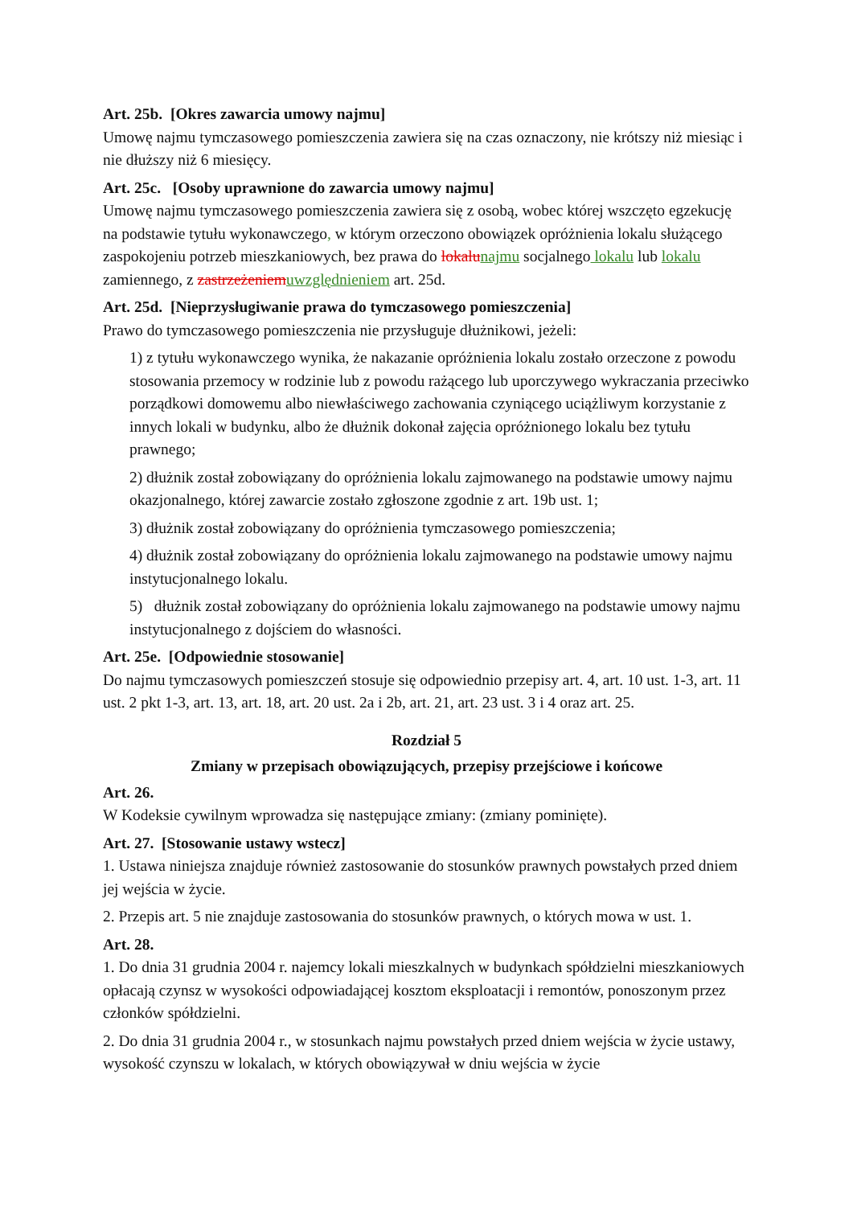Art. 25b. [Okres zawarcia umowy najmu]
Umowę najmu tymczasowego pomieszczenia zawiera się na czas oznaczony, nie krótszy niż miesiąc i nie dłuższy niż 6 miesięcy.
Art. 25c. [Osoby uprawnione do zawarcia umowy najmu]
Umowę najmu tymczasowego pomieszczenia zawiera się z osobą, wobec której wszczęto egzekucję na podstawie tytułu wykonawczego, w którym orzeczono obowiązek opróżnienia lokalu służącego zaspokojeniu potrzeb mieszkaniowych, bez prawa do lokalu najmu socjalnego lokalu lub lokalu zamiennego, z zastrzeżeniem uwzględnieniem art. 25d.
Art. 25d. [Nieprzysługiwanie prawa do tymczasowego pomieszczenia]
Prawo do tymczasowego pomieszczenia nie przysługuje dłużnikowi, jeżeli:
1) z tytułu wykonawczego wynika, że nakazanie opróżnienia lokalu zostało orzeczone z powodu stosowania przemocy w rodzinie lub z powodu rażącego lub uporczywego wykraczania przeciwko porządkowi domowemu albo niewłaściwego zachowania czyniącego uciążliwym korzystanie z innych lokali w budynku, albo że dłużnik dokonał zajęcia opróżnionego lokalu bez tytułu prawnego;
2) dłużnik został zobowiązany do opróżnienia lokalu zajmowanego na podstawie umowy najmu okazjonalnego, której zawarcie zostało zgłoszone zgodnie z art. 19b ust. 1;
3) dłużnik został zobowiązany do opróżnienia tymczasowego pomieszczenia;
4) dłużnik został zobowiązany do opróżnienia lokalu zajmowanego na podstawie umowy najmu instytucjonalnego lokalu.
5) dłużnik został zobowiązany do opróżnienia lokalu zajmowanego na podstawie umowy najmu instytucjonalnego z dojściem do własności.
Art. 25e. [Odpowiednie stosowanie]
Do najmu tymczasowych pomieszczeń stosuje się odpowiednio przepisy art. 4, art. 10 ust. 1-3, art. 11 ust. 2 pkt 1-3, art. 13, art. 18, art. 20 ust. 2a i 2b, art. 21, art. 23 ust. 3 i 4 oraz art. 25.
Rozdział 5
Zmiany w przepisach obowiązujących, przepisy przejściowe i końcowe
Art. 26.
W Kodeksie cywilnym wprowadza się następujące zmiany: (zmiany pominięte).
Art. 27. [Stosowanie ustawy wstecz]
1. Ustawa niniejsza znajduje również zastosowanie do stosunków prawnych powstałych przed dniem jej wejścia w życie.
2. Przepis art. 5 nie znajduje zastosowania do stosunków prawnych, o których mowa w ust. 1.
Art. 28.
1. Do dnia 31 grudnia 2004 r. najemcy lokali mieszkalnych w budynkach spółdzielni mieszkaniowych opłacają czynsz w wysokości odpowiadającej kosztom eksploatacji i remontów, ponoszonym przez członków spółdzielni.
2. Do dnia 31 grudnia 2004 r., w stosunkach najmu powstałych przed dniem wejścia w życie ustawy, wysokość czynszu w lokalach, w których obowiązywał w dniu wejścia w życie